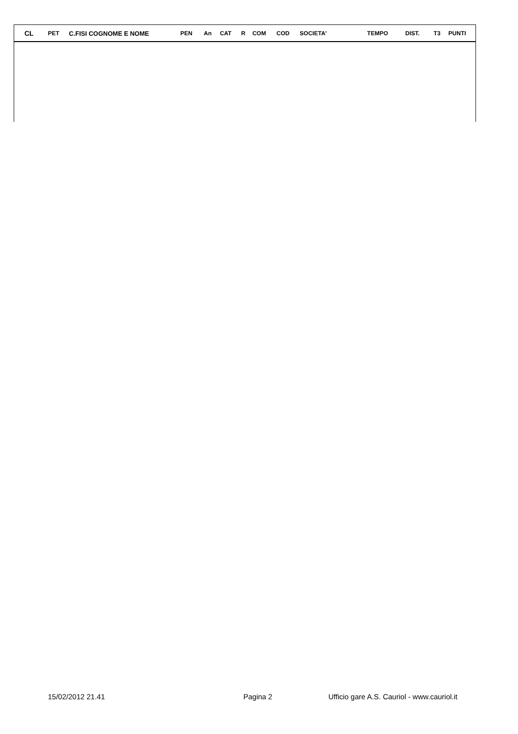| CL | PET | C.FISI COGNOME E NOME | PEN | An | CAT | R | COM | COD | SOCIETA' | TEMPO | DIST. | T3 | PUNTI |
| --- | --- | --- | --- | --- | --- | --- | --- | --- | --- | --- | --- | --- | --- |
15/02/2012 21.41 Pagina 2 Ufficio gare A.S. Cauriol - www.cauriol.it